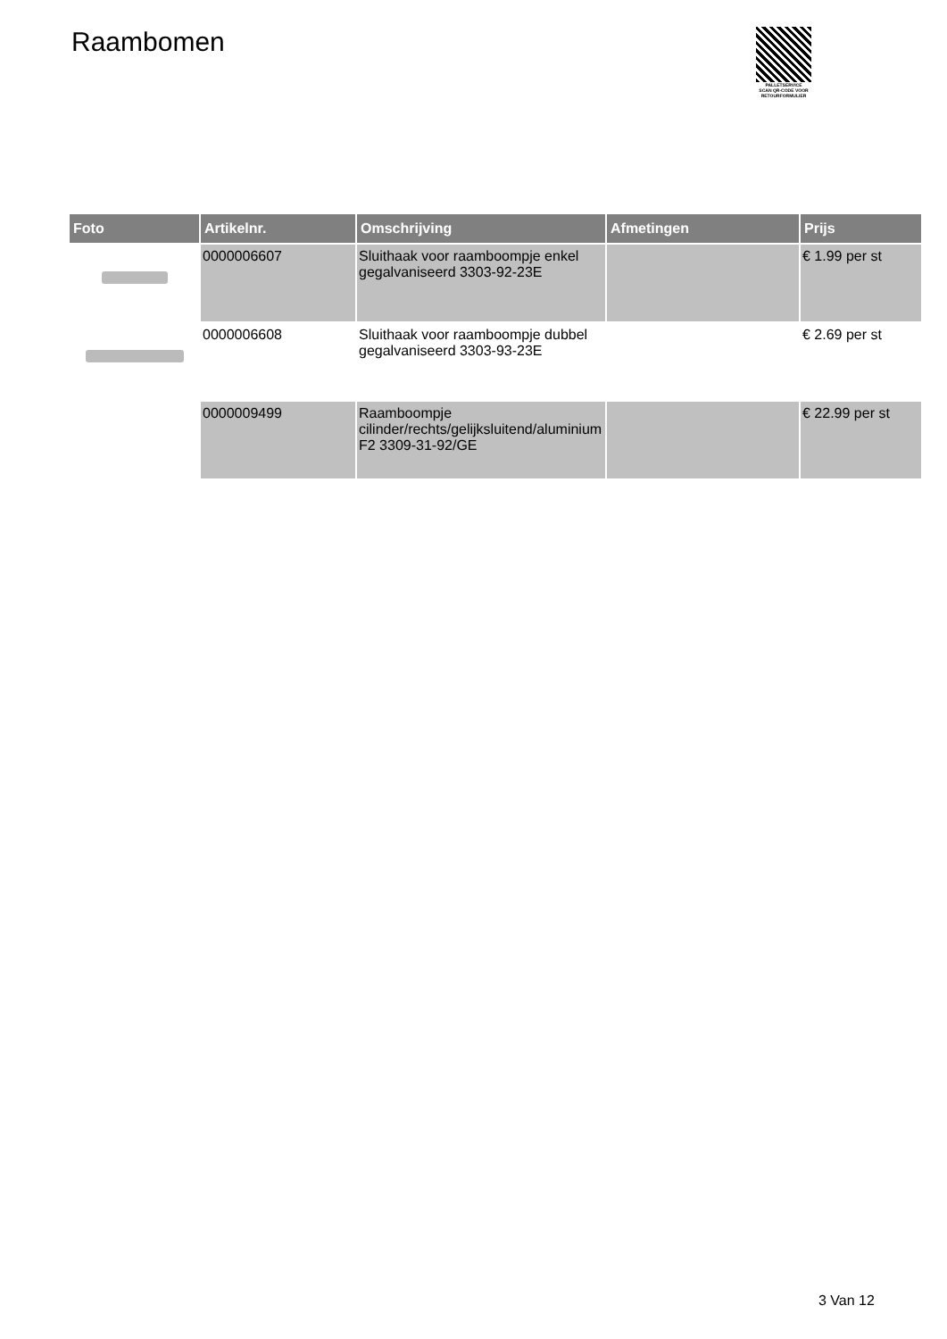Raambomen
PALLETSERVICE
SCAN QR-CODE VOOR RETOURFORMULIER
| Foto | Artikelnr. | Omschrijving | Afmetingen | Prijs |
| --- | --- | --- | --- | --- |
| | 0000006607 | Sluithaak voor raamboompje enkel gegalvaniseerd 3303-92-23E | | € 1.99 per st |
| | 0000006608 | Sluithaak voor raamboompje dubbel gegalvaniseerd 3303-93-23E | | € 2.69 per st |
| | 0000009499 | Raamboompje cilinder/rechts/gelijksluitend/aluminium F2 3309-31-92/GE | | € 22.99 per st |
3 Van 12